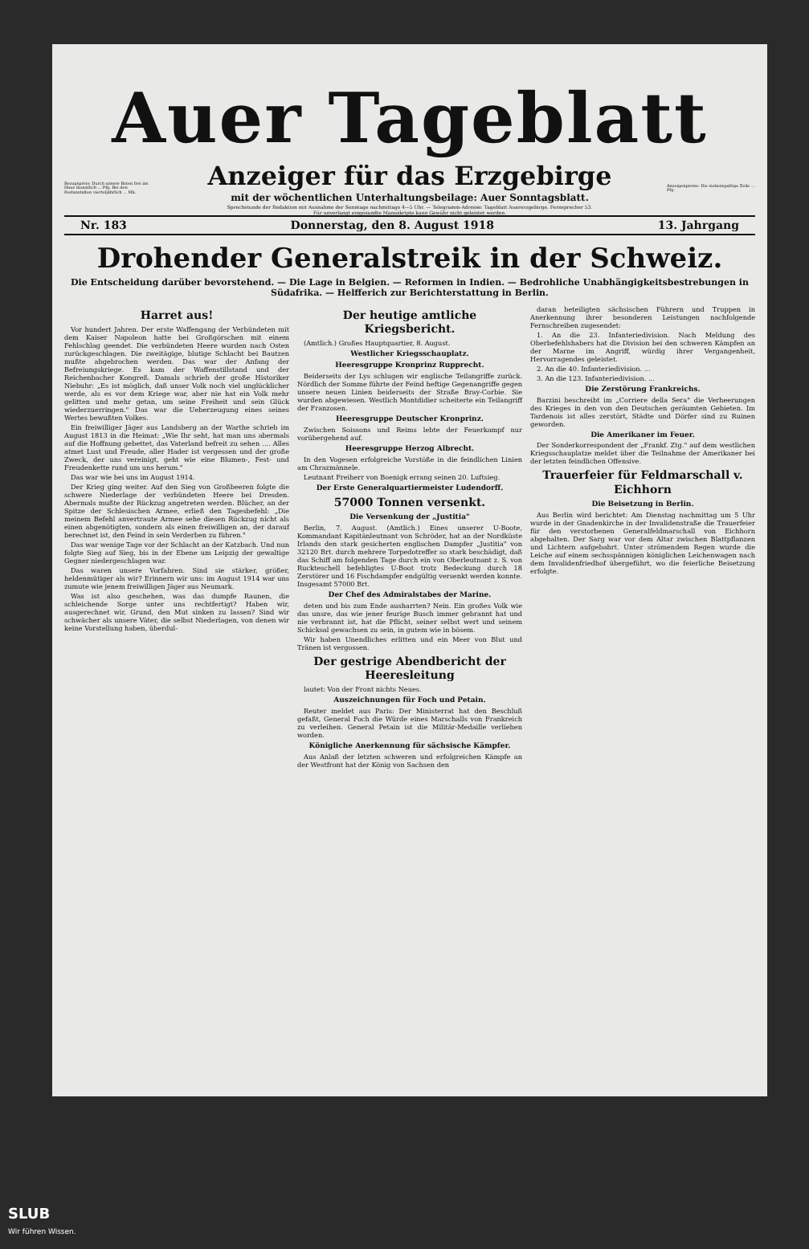Auer Tageblatt
Bezugspreis: Durch unsere Boten frei ins Haus monatlich ... Pfg. Bei den Postanstalten vierteljährlich ... Mk.
Anzeiger für das Erzgebirge
mit der wöchentlichen Unterhaltungsbeilage: Auer Sonntagsblatt.
Sprechstunde der Redaktion mit Ausnahme der Sonntage nachmittags 4—5 Uhr. — Telegramm-Adresse: Tageblatt Auererzgebirge. Fernsprecher 53.
Für unverlangt eingesandte Manuskripte kann Gewähr nicht geleistet werden.
Anzeigenpreise: Die siebenspaltige Zeile ... Pfg.
Nr. 183 Donnerstag, den 8. August 1918 13. Jahrgang
Drohender Generalstreik in der Schweiz.
Die Entscheidung darüber bevorstehend. — Die Lage in Belgien. — Reformen in Indien. — Bedrohliche Unabhängigkeitsbestrebungen in Südafrika. — Helfferich zur Berichterstattung in Berlin.
Harret aus!
Vor hundert Jahren. Der erste Waffengang der Verbündeten mit dem Kaiser Napoleon hatte bei Großgörschen mit einem Fehlschlag geendet. Die verbündeten Heere wurden nach Osten zurückgeschlagen. Die zweitägige, blutige Schlacht bei Bautzen mußte abgebrochen werden. Das war der Anfang der Befreiungskriege. Es kam der Waffenstillstand und der Reichenbacher Kongreß. Damals schrieb der große Historiker Niebuhr: „Es ist möglich, daß unser Volk noch viel unglücklicher werde, als es vor dem Kriege war, aber nie hat ein Volk mehr gelitten und mehr getan, um seine Freiheit und sein Glück wiederzuerringen." Das war die Ueberzeugung eines seines Wertes bewußten Volkes.
Ein freiwilliger Jäger aus Landsberg an der Warthe schrieb im August 1813 in die Heimat: „Wie Ihr seht, hat man uns abermals auf die Hoffnung gebettet, das Vaterland befreit zu sehen .... Alles atmet Lust und Freude, aller Hader ist vergessen und der große Zweck, der uns vereinigt, geht wie eine Blumen-, Fest- und Freudenkette rund um uns herum."
Das war wie bei uns im August 1914.
Der Krieg ging weiter. Auf den Sieg von Großbeeren folgte die schwere Niederlage der verbündeten Heere bei Dresden. Abermals mußte der Rückzug angetreten werden. Blücher, an der Spitze der Schlesischen Armee, erließ den Tagesbefehl: „Die meinem Befehl anvertraute Armee sehe diesen Rückzug nicht als einen abgenötigten, sondern als einen freiwilligen an, der darauf berechnet ist, den Feind in sein Verderben zu führen."
Das war wenige Tage vor der Schlacht an der Katzbach. Und nun folgte Sieg auf Sieg, bis in der Ebene um Leipzig der gewaltige Gegner niedergeschlagen war.
Das waren unsere Vorfahren. Sind sie stärker, größer, heldenmütiger als wir? Erinnern wir uns: im August 1914 war uns zumute wie jenem freiwilligen Jäger aus Neumark.
Was ist also geschehen, was das dumpfe Raunen, die schleichende Sorge unter uns rechtfertigt? Haben wir, ausgerechnet wir, Grund, den Mut sinken zu lassen? Sind wir schwächer als unsere Väter, die selbst Niederlagen, von denen wir keine Vorstellung haben, überdul-
Der heutige amtliche Kriegsbericht.
(Amtlich.) Großes Hauptquartier, 8. August.
Westlicher Kriegsschauplatz.
Heeresgruppe Kronprinz Rupprecht.
Beiderseits der Lys schlugen wir englische Teilangriffe zurück. Nördlich der Somme führte der Feind heftige Gegenangriffe gegen unsere neuen Linien beiderseits der Straße Bray-Corbie. Sie wurden abgewiesen. Westlich Montdidier scheiterte ein Teilangriff der Franzosen.
Heeresgruppe Deutscher Kronprinz.
Zwischen Soissons und Reims lebte der Feuerkampf nur vorübergehend auf.
Heeresgruppe Herzog Albrecht.
In den Vogesen erfolgreiche Vorstöße in die feindlichen Linien am Chrazmännele.
Leutnant Freiherr von Boenigk errang seinen 20. Luftsieg.
Der Erste Generalquartiermeister Ludendorff.
57000 Tonnen versenkt.
Die Versenkung der „Justitia"
Berlin, 7. August. (Amtlich.) Eines unserer U-Boote, Kommandant Kapitänleutnant von Schröder, hat an der Nordküste Irlands den stark gesicherten englischen Dampfer „Justitia" von 32120 Brt. durch mehrere Torpedotreffer so stark beschädigt, daß das Schiff am folgenden Tage durch ein von Oberleutnant z. S. von Ruckteschell befehligtes U-Boot trotz Bedeckung durch 18 Zerstörer und 16 Fischdampfer endgültig versenkt werden konnte. Insgesamt 57000 Brt.
Der Chef des Admiralstabes der Marine.
deten und bis zum Ende ausharrten? Nein. Ein großes Volk wie das unsre, das wie jener feurige Busch immer gebrannt hat und nie verbrannt ist, hat die Pflicht, seiner selbst wert und seinem Schicksal gewachsen zu sein, in gutem wie in bösem.
Wir haben Unendliches erlitten und ein Meer von Blut und Tränen ist vergossen.
Der gestrige Abendbericht der Heeresleitung
lautet: Von der Front nichts Neues.
Auszeichnungen für Foch und Petain.
Reuter meldet aus Paris: Der Ministerrat hat den Beschluß gefaßt, General Foch die Würde eines Marschalls von Frankreich zu verleihen. General Petain ist die Militär-Medaille verliehen worden.
Königliche Anerkennung für sächsische Kämpfer.
Aus Anlaß der letzten schweren und erfolgreichen Kämpfe an der Westfront hat der König von Sachsen den
daran beteiligten sächsischen Führern und Truppen in Anerkennung ihrer besonderen Leistungen nachfolgende Fernschreiben zugesendet:
1. An die 23. Infanteriedivision. Nach Meldung des Oberbefehlshabers hat die Division bei den schweren Kämpfen an der Marne im Angriff, würdig ihrer Vergangenheit, Hervorragendes geleistet.
2. An die 40. Infanteriedivision. ...
3. An die 123. Infanteriedivision. ...
Die Zerstörung Frankreichs.
Barzini beschreibt im „Corriere della Sera" die Verheerungen des Krieges in den von den Deutschen geräumten Gebieten. Im Tardenois ist alles zerstört, Städte und Dörfer sind zu Ruinen geworden.
Die Amerikaner im Feuer.
Der Sonderkorrespondent der „Frankf. Ztg." auf dem westlichen Kriegsschauplatze meldet über die Teilnahme der Amerikaner bei der letzten feindlichen Offensive.
Trauerfeier für Feldmarschall v. Eichhorn
Die Beisetzung in Berlin.
Aus Berlin wird berichtet: Am Dienstag nachmittag um 5 Uhr wurde in der Gnadenkirche in der Invalidenstraße die Trauerfeier für den verstorbenen Generalfeldmarschall von Eichhorn abgehalten. Der Sarg war vor dem Altar zwischen Blattpflanzen und Lichtern aufgebahrt. Unter strömendem Regen wurde die Leiche auf einem sechsspännigen königlichen Leichenwagen nach dem Invalidenfriedhof übergeführt, wo die feierliche Beisetzung erfolgte.
SLUB
Wir führen Wissen.